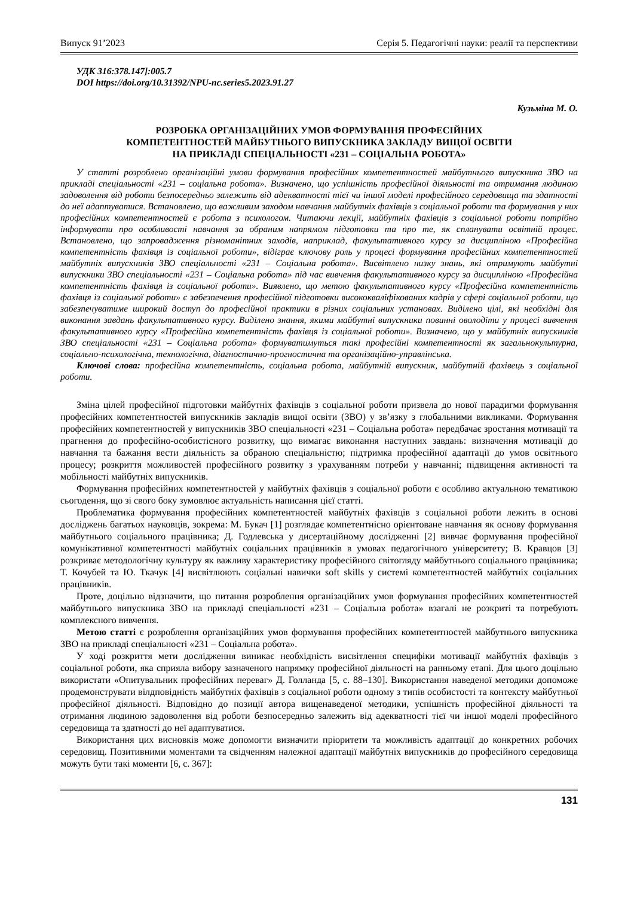Випуск 91’2023 Серія 5. Педагогічні науки: реалії та перспективи
УДК 316:378.147]:005.7
DOI https://doi.org/10.31392/NPU-nc.series5.2023.91.27
Кузьміна М. О.
РОЗРОБКА ОРГАНІЗАЦІЙНИХ УМОВ ФОРМУВАННЯ ПРОФЕСІЙНИХ
КОМПЕТЕНТНОСТЕЙ МАЙБУТНЬОГО ВИПУСКНИКА ЗАКЛАДУ ВИЩОЇ ОСВІТИ
НА ПРИКЛАДІ СПЕЦІАЛЬНОСТІ «231 – СОЦІАЛЬНА РОБОТА»
У статті розроблено організаційні умови формування професійних компетентностей майбутнього випускника ЗВО на прикладі спеціальності «231 – соціальна робота». Визначено, що успішність професійної діяльності та отримання людиною задоволення від роботи безпосередньо залежить від адекватності тієї чи іншої моделі професійного середовища та здатності до неї адаптуватися. Встановлено, що важливим заходом навчання майбутніх фахівців з соціальної роботи та формування у них професійних компетентностей є робота з психологом. Читаючи лекції, майбутніх фахівців з соціальної роботи потрібно інформувати про особливості навчання за обраним напрямом підготовки та про те, як спланувати освітній процес. Встановлено, що запровадження різноманітних заходів, наприклад, факультативного курсу за дисципліною «Професійна компетентність фахівця із соціальної роботи», відіграє ключову роль у процесі формування професійних компетентностей майбутніх випускників ЗВО спеціальності «231 – Соціальна робота». Висвітлено низку знань, які отримують майбутні випускники ЗВО спеціальності «231 – Соціальна робота» під час вивчення факультативного курсу за дисципліною «Професійна компетентність фахівця із соціальної роботи». Виявлено, що метою факультативного курсу «Професійна компетентність фахівця із соціальної роботи» є забезпечення професійної підготовки висококваліфікованих кадрів у сфері соціальної роботи, що забезпечуватиме широкий доступ до професійної практики в різних соціальних установах. Виділено цілі, які необхідні для виконання завдань факультативного курсу. Виділено знання, якими майбутні випускники повинні оволодіти у процесі вивчення факультативного курсу «Професійна компетентність фахівця із соціальної роботи». Визначено, що у майбутніх випускників ЗВО спеціальності «231 – Соціальна робота» формуватимуться такі професійні компетентності як загальнокультурна, соціально-психологічна, технологічна, діагностично-прогностична та організаційно-управлінська.
Ключові слова: професійна компетентність, соціальна робота, майбутній випускник, майбутній фахівець з соціальної роботи.
Зміна цілей професійної підготовки майбутніх фахівців з соціальної роботи призвела до нової парадигми формування професійних компетентностей випускників закладів вищої освіти (ЗВО) у зв’язку з глобальними викликами. Формування професійних компетентностей у випускників ЗВО спеціальності «231 – Соціальна робота» передбачає зростання мотивації та прагнення до професійно-особистісного розвитку, що вимагає виконання наступних завдань: визначення мотивації до навчання та бажання вести діяльність за обраною спеціальністю; підтримка професійної адаптації до умов освітнього процесу; розкриття можливостей професійного розвитку з урахуванням потреби у навчанні; підвищення активності та мобільності майбутніх випускників.
Формування професійних компетентностей у майбутніх фахівців з соціальної роботи є особливо актуальною тематикою сьогодення, що зі свого боку зумовлює актуальність написання цієї статті.
Проблематика формування професійних компетентностей майбутніх фахівців з соціальної роботи лежить в основі досліджень багатьох науковців, зокрема: М. Букач [1] розглядає компетентнісно орієнтоване навчання як основу формування майбутнього соціального працівника; Д. Годлевська у дисертаційному дослідженні [2] вивчає формування професійної комунікативної компетентності майбутніх соціальних працівників в умовах педагогічного університету; В. Кравцов [3] розкриває методологічну культуру як важливу характеристику професійного світогляду майбутнього соціального працівника; Т. Кочубей та Ю. Ткачук [4] висвітлюють соціальні навички soft skills у системі компетентностей майбутніх соціальних працівників.
Проте, доцільно відзначити, що питання розроблення організаційних умов формування професійних компетентностей майбутнього випускника ЗВО на прикладі спеціальності «231 – Соціальна робота» взагалі не розкриті та потребують комплексного вивчення.
Метою статті є розроблення організаційних умов формування професійних компетентностей майбутнього випускника ЗВО на прикладі спеціальності «231 – Соціальна робота».
У ході розкриття мети дослідження виникає необхідність висвітлення специфіки мотивації майбутніх фахівців з соціальної роботи, яка сприяла вибору зазначеного напрямку професійної діяльності на ранньому етапі. Для цього доцільно використати «Опитувальник професійних переваг» Д. Голланда [5, с. 88–130]. Використання наведеної методики допоможе продемонструвати вілдповідність майбутніх фахівців з соціальної роботи одному з типів особистості та контексту майбутньої професійної діяльності. Відповідно до позиції автора вищенаведеної методики, успішність професійної діяльності та отримання людиною задоволення від роботи безпосередньо залежить від адекватності тієї чи іншої моделі професійного середовища та здатності до неї адаптуватися.
Використання цих висновків може допомогти визначити пріоритети та можливість адаптації до конкретних робочих середовищ. Позитивними моментами та свідченням належної адаптації майбутніх випускників до професійного середовища можуть бути такі моменти [6, с. 367]:
131